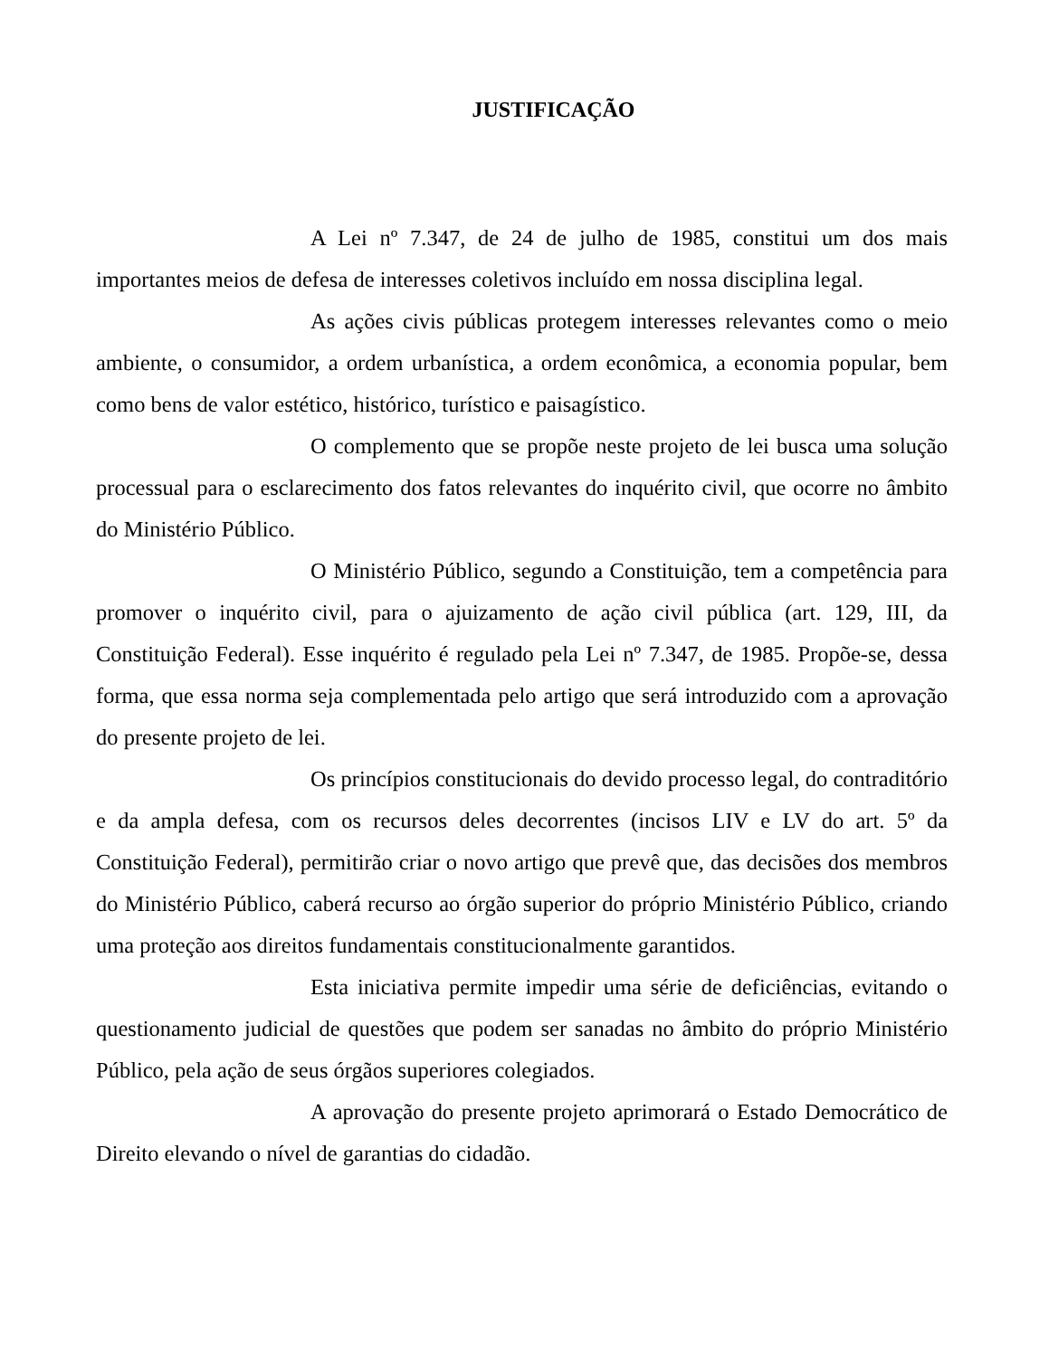JUSTIFICAÇÃO
A Lei nº 7.347, de 24 de julho de 1985, constitui um dos mais importantes meios de defesa de interesses coletivos incluído em nossa disciplina legal.
As ações civis públicas protegem interesses relevantes como o meio ambiente, o consumidor, a ordem urbanística, a ordem econômica, a economia popular, bem como bens de valor estético, histórico, turístico e paisagístico.
O complemento que se propõe neste projeto de lei busca uma solução processual para o esclarecimento dos fatos relevantes do inquérito civil, que ocorre no âmbito do Ministério Público.
O Ministério Público, segundo a Constituição, tem a competência para promover o inquérito civil, para o ajuizamento de ação civil pública (art. 129, III, da Constituição Federal). Esse inquérito é regulado pela Lei nº 7.347, de 1985. Propõe-se, dessa forma, que essa norma seja complementada pelo artigo que será introduzido com a aprovação do presente projeto de lei.
Os princípios constitucionais do devido processo legal, do contraditório e da ampla defesa, com os recursos deles decorrentes (incisos LIV e LV do art. 5º da Constituição Federal), permitirão criar o novo artigo que prevê que, das decisões dos membros do Ministério Público, caberá recurso ao órgão superior do próprio Ministério Público, criando uma proteção aos direitos fundamentais constitucionalmente garantidos.
Esta iniciativa permite impedir uma série de deficiências, evitando o questionamento judicial de questões que podem ser sanadas no âmbito do próprio Ministério Público, pela ação de seus órgãos superiores colegiados.
A aprovação do presente projeto aprimorará o Estado Democrático de Direito elevando o nível de garantias do cidadão.